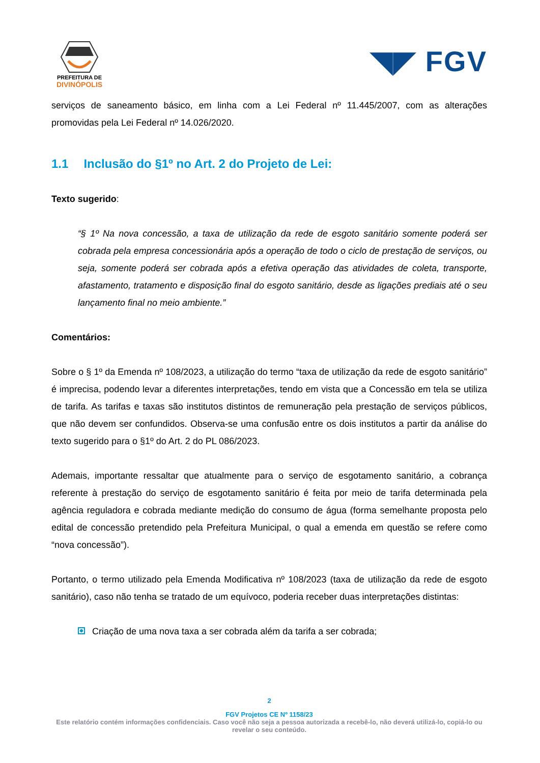PREFEITURA DE
DIVINÓPOLIS
◥◤ FGV
serviços de saneamento básico, em linha com a Lei Federal nº 11.445/2007, com as alterações promovidas pela Lei Federal nº 14.026/2020.
1.1 Inclusão do §1º no Art. 2 do Projeto de Lei:
Texto sugerido:
“§ 1º Na nova concessão, a taxa de utilização da rede de esgoto sanitário somente poderá ser cobrada pela empresa concessionária após a operação de todo o ciclo de prestação de serviços, ou seja, somente poderá ser cobrada após a efetiva operação das atividades de coleta, transporte, afastamento, tratamento e disposição final do esgoto sanitário, desde as ligações prediais até o seu lançamento final no meio ambiente.”
Comentários:
Sobre o § 1º da Emenda nº 108/2023, a utilização do termo “taxa de utilização da rede de esgoto sanitário” é imprecisa, podendo levar a diferentes interpretações, tendo em vista que a Concessão em tela se utiliza de tarifa. As tarifas e taxas são institutos distintos de remuneração pela prestação de serviços públicos, que não devem ser confundidos. Observa-se uma confusão entre os dois institutos a partir da análise do texto sugerido para o §1º do Art. 2 do PL 086/2023.
Ademais, importante ressaltar que atualmente para o serviço de esgotamento sanitário, a cobrança referente à prestação do serviço de esgotamento sanitário é feita por meio de tarifa determinada pela agência reguladora e cobrada mediante medição do consumo de água (forma semelhante proposta pelo edital de concessão pretendido pela Prefeitura Municipal, o qual a emenda em questão se refere como “nova concessão”).
Portanto, o termo utilizado pela Emenda Modificativa nº 108/2023 (taxa de utilização da rede de esgoto sanitário), caso não tenha se tratado de um equívoco, poderia receber duas interpretações distintas:
Criação de uma nova taxa a ser cobrada além da tarifa a ser cobrada;
2
FGV Projetos CE Nº 1158/23
Este relatório contém informações confidenciais. Caso você não seja a pessoa autorizada a recebê-lo, não deverá utilizá-lo, copiá-lo ou revelar o seu conteúdo.